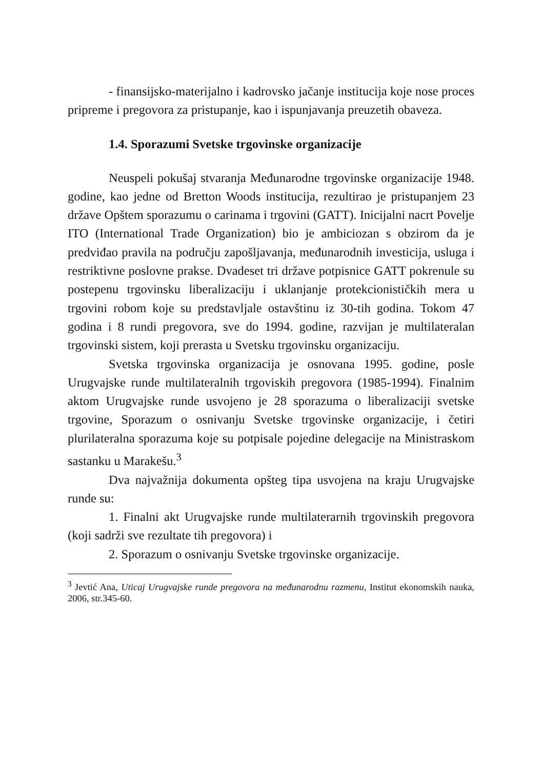- finansijsko-materijalno i kadrovsko jačanje institucija koje nose proces pripreme i pregovora za pristupanje, kao i ispunjavanja preuzetih obaveza.
1.4. Sporazumi Svetske trgovinske organizacije
Neuspeli pokušaj stvaranja Međunarodne trgovinske organizacije 1948. godine, kao jedne od Bretton Woods institucija, rezultirao je pristupanjem 23 države Opštem sporazumu o carinama i trgovini (GATT). Inicijalni nacrt Povelje ITO (International Trade Organization) bio je ambiciozan s obzirom da je predviđao pravila na području zapošljavanja, međunarodnih investicija, usluga i restriktivne poslovne prakse. Dvadeset tri države potpisnice GATT pokrenule su postepenu trgovinsku liberalizaciju i uklanjanje protekcionističkih mera u trgovini robom koje su predstavljale ostavštinu iz 30-tih godina. Tokom 47 godina i 8 rundi pregovora, sve do 1994. godine, razvijan je multilateralan trgovinski sistem, koji prerasta u Svetsku trgovinsku organizaciju.
Svetska trgovinska organizacija je osnovana 1995. godine, posle Urugvajske runde multilateralnih trgoviskih pregovora (1985-1994). Finalnim aktom Urugvajske runde usvojeno je 28 sporazuma o liberalizaciji svetske trgovine, Sporazum o osnivanju Svetske trgovinske organizacije, i četiri plurilateralna sporazuma koje su potpisale pojedine delegacije na Ministraskom sastanku u Marakešu.<sup>3</sup>
Dva najvažnija dokumenta opšteg tipa usvojena na kraju Urugvajske runde su:
1. Finalni akt Urugvajske runde multilaterarnih trgovinskih pregovora (koji sadrži sve rezultate tih pregovora) i
2. Sporazum o osnivanju Svetske trgovinske organizacije.
<sup>3</sup> Jevtić Ana, Uticaj Urugvajske runde pregovora na međunarodnu razmenu, Institut ekonomskih nauka, 2006, str.345-60.